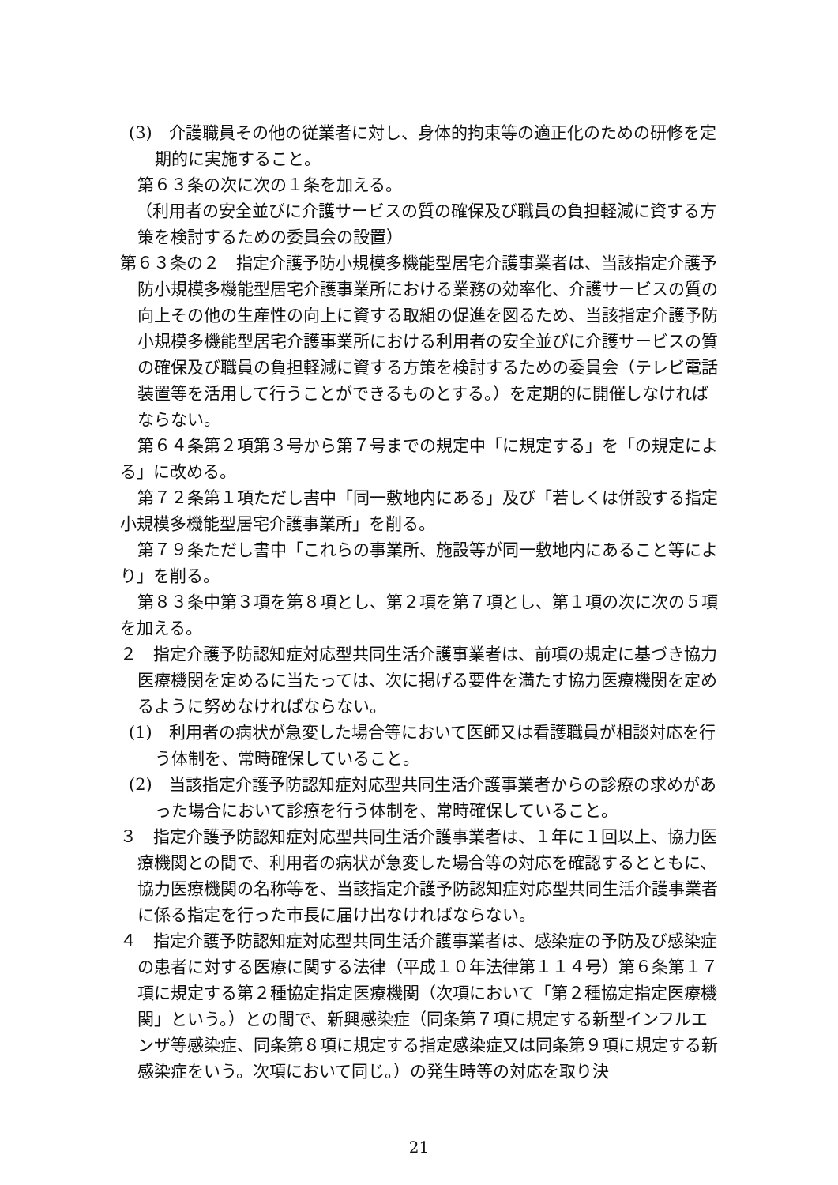(3)　介護職員その他の従業者に対し、身体的拘束等の適正化のための研修を定期的に実施すること。
第６３条の次に次の１条を加える。
（利用者の安全並びに介護サービスの質の確保及び職員の負担軽減に資する方策を検討するための委員会の設置）
第６３条の２　指定介護予防小規模多機能型居宅介護事業者は、当該指定介護予防小規模多機能型居宅介護事業所における業務の効率化、介護サービスの質の向上その他の生産性の向上に資する取組の促進を図るため、当該指定介護予防小規模多機能型居宅介護事業所における利用者の安全並びに介護サービスの質の確保及び職員の負担軽減に資する方策を検討するための委員会（テレビ電話装置等を活用して行うことができるものとする。）を定期的に開催しなければならない。
第６４条第２項第３号から第７号までの規定中「に規定する」を「の規定による」に改める。
第７２条第１項ただし書中「同一敷地内にある」及び「若しくは併設する指定小規模多機能型居宅介護事業所」を削る。
第７９条ただし書中「これらの事業所、施設等が同一敷地内にあること等により」を削る。
第８３条中第３項を第８項とし、第２項を第７項とし、第１項の次に次の５項を加える。
２　指定介護予防認知症対応型共同生活介護事業者は、前項の規定に基づき協力医療機関を定めるに当たっては、次に掲げる要件を満たす協力医療機関を定めるように努めなければならない。
(1)　利用者の病状が急変した場合等において医師又は看護職員が相談対応を行う体制を、常時確保していること。
(2)　当該指定介護予防認知症対応型共同生活介護事業者からの診療の求めがあった場合において診療を行う体制を、常時確保していること。
３　指定介護予防認知症対応型共同生活介護事業者は、１年に１回以上、協力医療機関との間で、利用者の病状が急変した場合等の対応を確認するとともに、協力医療機関の名称等を、当該指定介護予防認知症対応型共同生活介護事業者に係る指定を行った市長に届け出なければならない。
４　指定介護予防認知症対応型共同生活介護事業者は、感染症の予防及び感染症の患者に対する医療に関する法律（平成１０年法律第１１４号）第６条第１７項に規定する第２種協定指定医療機関（次項において「第２種協定指定医療機関」という。）との間で、新興感染症（同条第７項に規定する新型インフルエンザ等感染症、同条第８項に規定する指定感染症又は同条第９項に規定する新感染症をいう。次項において同じ。）の発生時等の対応を取り決
21